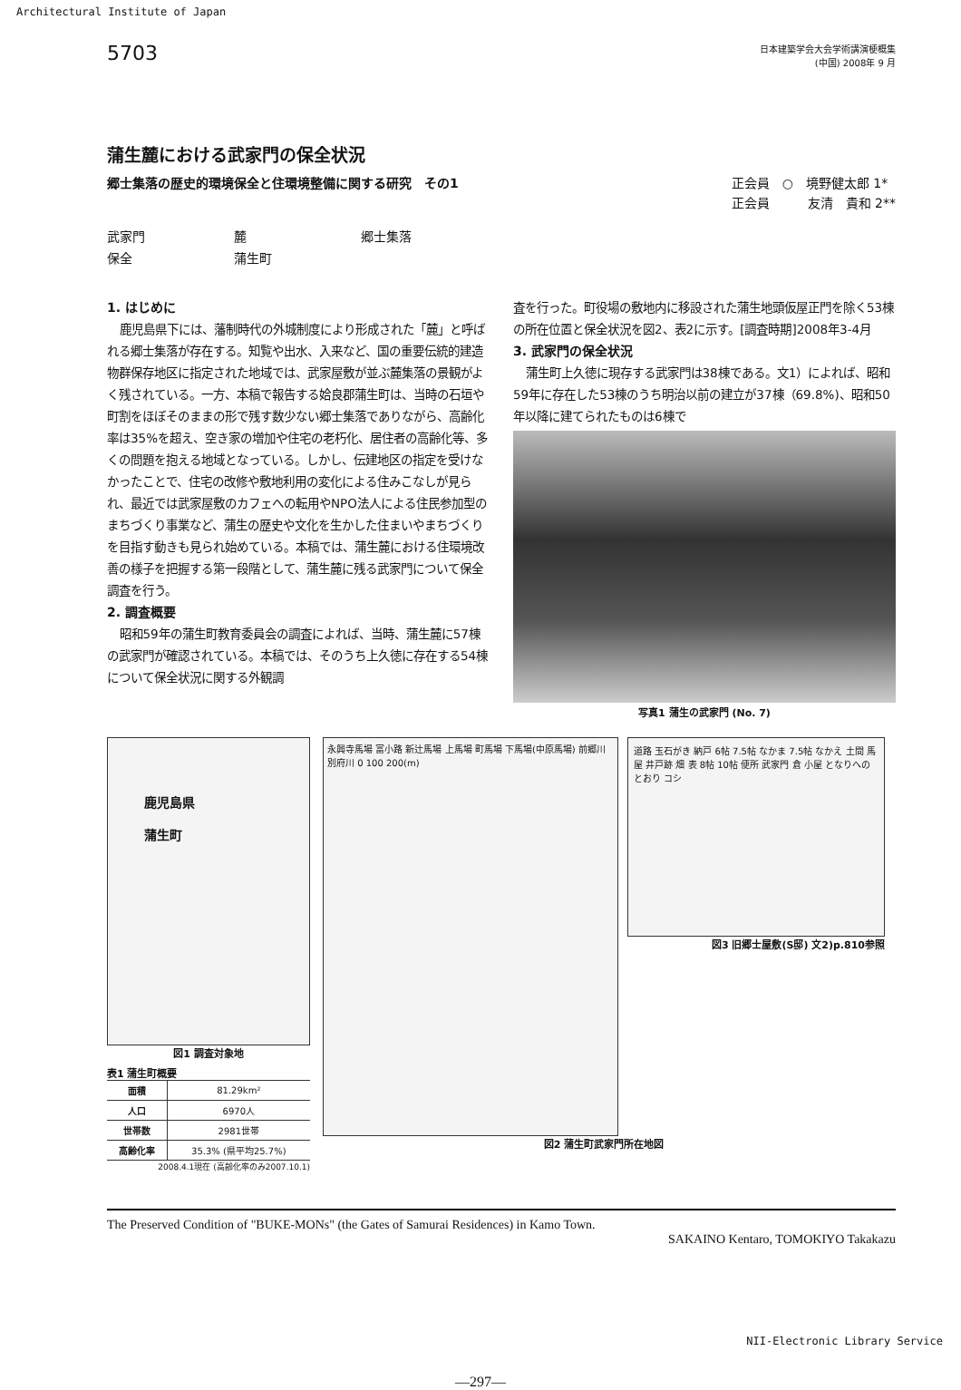Architectural Institute of Japan
5703
日本建築学会大会学術講演梗概集
(中国) 2008年 9 月
蒲生麓における武家門の保全状況
郷士集落の歴史的環境保全と住環境整備に関する研究　その1 正会員　○　境野健太郎 1*
正会員　　　友清　貴和 2**
武家門 麓 郷士集落 保全 蒲生町
1. はじめに
鹿児島県下には、藩制時代の外城制度により形成された「麓」と呼ばれる郷士集落が存在する。知覧や出水、入来など、国の重要伝統的建造物群保存地区に指定された地域では、武家屋敷が並ぶ麓集落の景観がよく残されている。一方、本稿で報告する姶良郡蒲生町は、当時の石垣や町割をほぼそのままの形で残す数少ない郷士集落でありながら、高齢化率は35%を超え、空き家の増加や住宅の老朽化、居住者の高齢化等、多くの問題を抱える地域となっている。しかし、伝建地区の指定を受けなかったことで、住宅の改修や敷地利用の変化による住みこなしが見られ、最近では武家屋敷のカフェへの転用やNPO法人による住民参加型のまちづくり事業など、蒲生の歴史や文化を生かした住まいやまちづくりを目指す動きも見られ始めている。本稿では、蒲生麓における住環境改善の様子を把握する第一段階として、蒲生麓に残る武家門について保全調査を行う。
2. 調査概要
昭和59年の蒲生町教育委員会の調査によれば、当時、蒲生麓に57棟の武家門が確認されている。本稿では、そのうち上久徳に存在する54棟について保全状況に関する外観調
査を行った。町役場の敷地内に移設された蒲生地頭仮屋正門を除く53棟の所在位置と保全状況を図2、表2に示す。[調査時期]2008年3-4月
3. 武家門の保全状況
蒲生町上久徳に現存する武家門は38棟である。文1）によれば、昭和59年に存在した53棟のうち明治以前の建立が37棟（69.8%)、昭和50年以降に建てられたものは6棟で
写真1 蒲生の武家門 (No. 7)
鹿児島県
蒲生町
図1 調査対象地
表1 蒲生町概要
| 面積 | 81.29km² |
| 人口 | 6970人 |
| 世帯数 | 2981世帯 |
| 高齢化率 | 35.3% (県平均25.7%) |
2008.4.1現在 (高齢化率のみ2007.10.1)
永興寺馬場 富小路 新辻馬場 上馬場 町馬場 下馬場(中原馬場) 前郷川 別府川 0 100 200(m)
道路 玉石がき 納戸 6帖 7.5帖 なかま 7.5帖 なかえ 土間 馬屋 井戸跡 畑 表 8帖 10帖 便所 武家門 倉 小屋 となりへのとおり コシ
図3 旧郷士屋敷(S邸) 文2)p.810参照
図2 蒲生町武家門所在地図
The Preserved Condition of "BUKE-MONs" (the Gates of Samurai Residences) in Kamo Town.
SAKAINO Kentaro, TOMOKIYO Takakazu
—297—
NII-Electronic Library Service